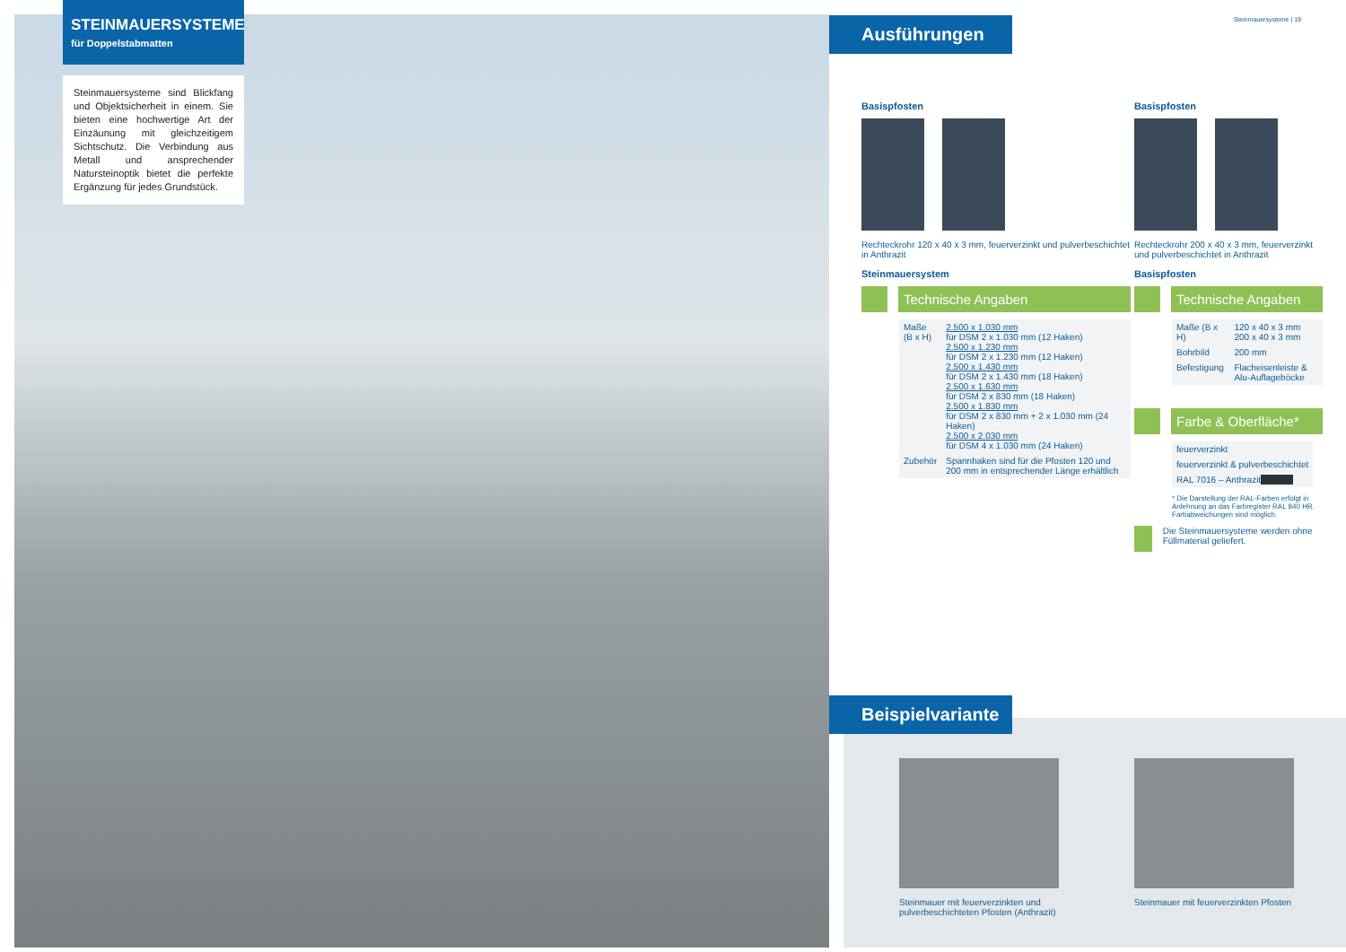STEINMAUERSYSTEME
für Doppelstabmatten
Steinmauersysteme sind Blickfang und Objektsicherheit in einem. Sie bieten eine hochwertige Art der Einzäunung mit gleichzeitigem Sichtschutz. Die Verbindung aus Metall und ansprechender Natursteinoptik bietet die perfekte Ergänzung für jedes Grundstück.
Ausführungen
Steinmauersysteme | 19
Basispfosten
Rechteckrohr 120 x 40 x 3 mm, feuerverzinkt und pulverbeschichtet in Anthrazit
Steinmauersystem
Technische Angaben
| Maße (B x H) | 2.500 x 1.030 mm für DSM 2 x 1.030 mm (12 Haken) 2.500 x 1.230 mm für DSM 2 x 1.230 mm (12 Haken) 2.500 x 1.430 mm für DSM 2 x 1.430 mm (18 Haken) 2.500 x 1.630 mm für DSM 2 x 830 mm (18 Haken) 2.500 x 1.830 mm für DSM 2 x 830 mm + 2 x 1.030 mm (24 Haken) 2.500 x 2.030 mm für DSM 4 x 1.030 mm (24 Haken) |
| Zubehör | Spannhaken sind für die Pfosten 120 und 200 mm in entsprechender Länge erhältlich |
Basispfosten
Rechteckrohr 200 x 40 x 3 mm, feuerverzinkt und pulverbeschichtet in Anthrazit
Basispfosten
Technische Angaben
| Maße (B x H) | 120 x 40 x 3 mm 200 x 40 x 3 mm |
| Bohrbild | 200 mm |
| Befestigung | Flacheisenleiste & Alu-Auflageböcke |
Farbe & Oberfläche*
| feuerverzinkt |
| feuerverzinkt & pulverbeschichtet |
| RAL 7016 – Anthrazit |
* Die Darstellung der RAL-Farben erfolgt in Anlehnung an das Farbregister RAL 840 HR. Farbabweichungen sind möglich.
Die Steinmauersysteme werden ohne Füllmaterial geliefert.
Beispielvariante
Steinmauer mit feuerverzinkten und pulverbeschichteten Pfosten (Anthrazit)
Steinmauer mit feuerverzinkten Pfosten